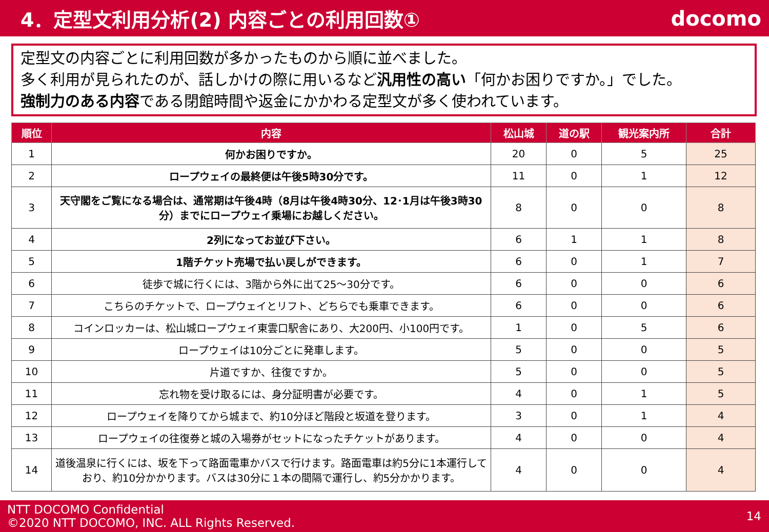4．定型文利用分析(2) 内容ごとの利用回数①
docomo
定型文の内容ごとに利用回数が多かったものから順に並べました。
多く利用が見られたのが、話しかけの際に用いるなど汎用性の高い「何かお困りですか。」でした。
強制力のある内容である閉館時間や返金にかかわる定型文が多く使われています。
| 順位 | 内容 | 松山城 | 道の駅 | 観光案内所 | 合計 |
| --- | --- | --- | --- | --- | --- |
| 1 | 何かお困りですか。 | 20 | 0 | 5 | 25 |
| 2 | ロープウェイの最終便は午後5時30分です。 | 11 | 0 | 1 | 12 |
| 3 | 天守閣をご覧になる場合は、通常期は午後4時（8月は午後4時30分、12･1月は午後3時30分）までにロープウェイ乗場にお越しください。 | 8 | 0 | 0 | 8 |
| 4 | 2列になってお並び下さい。 | 6 | 1 | 1 | 8 |
| 5 | 1階チケット売場で払い戻しができます。 | 6 | 0 | 1 | 7 |
| 6 | 徒歩で城に行くには、3階から外に出て25～30分です。 | 6 | 0 | 0 | 6 |
| 7 | こちらのチケットで、ロープウェイとリフト、どちらでも乗車できます。 | 6 | 0 | 0 | 6 |
| 8 | コインロッカーは、松山城ロープウェイ東雲口駅舎にあり、大200円、小100円です。 | 1 | 0 | 5 | 6 |
| 9 | ロープウェイは10分ごとに発車します。 | 5 | 0 | 0 | 5 |
| 10 | 片道ですか、往復ですか。 | 5 | 0 | 0 | 5 |
| 11 | 忘れ物を受け取るには、身分証明書が必要です。 | 4 | 0 | 1 | 5 |
| 12 | ロープウェイを降りてから城まで、約10分ほど階段と坂道を登ります。 | 3 | 0 | 1 | 4 |
| 13 | ロープウェイの往復券と城の入場券がセットになったチケットがあります。 | 4 | 0 | 0 | 4 |
| 14 | 道後温泉に行くには、坂を下って路面電車かバスで行けます。路面電車は約5分に1本運行しており、約10分かかります。バスは30分に１本の間隔で運行し、約5分かかります。 | 4 | 0 | 0 | 4 |
NTT DOCOMO Confidential
©2020 NTT DOCOMO, INC. ALL Rights Reserved.
14